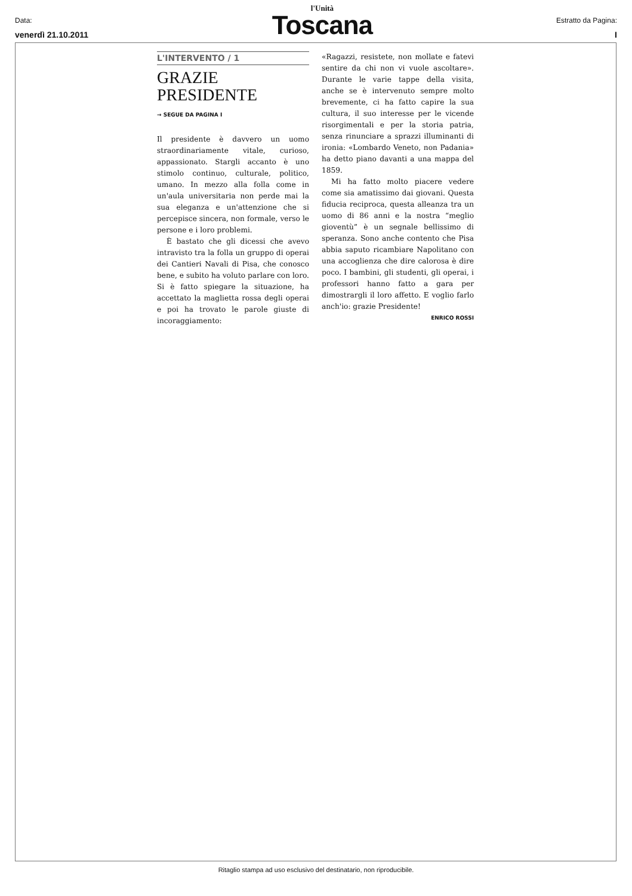Data:
venerdì 21.10.2011
l'Unità
Toscana
Estratto da Pagina:
I
L'INTERVENTO / 1
GRAZIE
PRESIDENTE
→ SEGUE DA PAGINA I
Il presidente è davvero un uomo straordinariamente vitale, curioso, appassionato. Stargli accanto è uno stimolo continuo, culturale, politico, umano. In mezzo alla folla come in un'aula universitaria non perde mai la sua eleganza e un'attenzione che si percepisce sincera, non formale, verso le persone e i loro problemi.
È bastato che gli dicessi che avevo intravisto tra la folla un gruppo di operai dei Cantieri Navali di Pisa, che conosco bene, e subito ha voluto parlare con loro. Si è fatto spiegare la situazione, ha accettato la maglietta rossa degli operai e poi ha trovato le parole giuste di incoraggiamento:
«Ragazzi, resistete, non mollate e fatevi sentire da chi non vi vuole ascoltare». Durante le varie tappe della visita, anche se è intervenuto sempre molto brevemente, ci ha fatto capire la sua cultura, il suo interesse per le vicende risorgimentali e per la storia patria, senza rinunciare a sprazzi illuminanti di ironia: «Lombardo Veneto, non Padania» ha detto piano davanti a una mappa del 1859.
Mi ha fatto molto piacere vedere come sia amatissimo dai giovani. Questa fiducia reciproca, questa alleanza tra un uomo di 86 anni e la nostra “meglio gioventù” è un segnale bellissimo di speranza. Sono anche contento che Pisa abbia saputo ricambiare Napolitano con una accoglienza che dire calorosa è dire poco. I bambini, gli studenti, gli operai, i professori hanno fatto a gara per dimostrargli il loro affetto. E voglio farlo anch'io: grazie Presidente!
ENRICO ROSSI
Ritaglio stampa ad uso esclusivo del destinatario, non riproducibile.